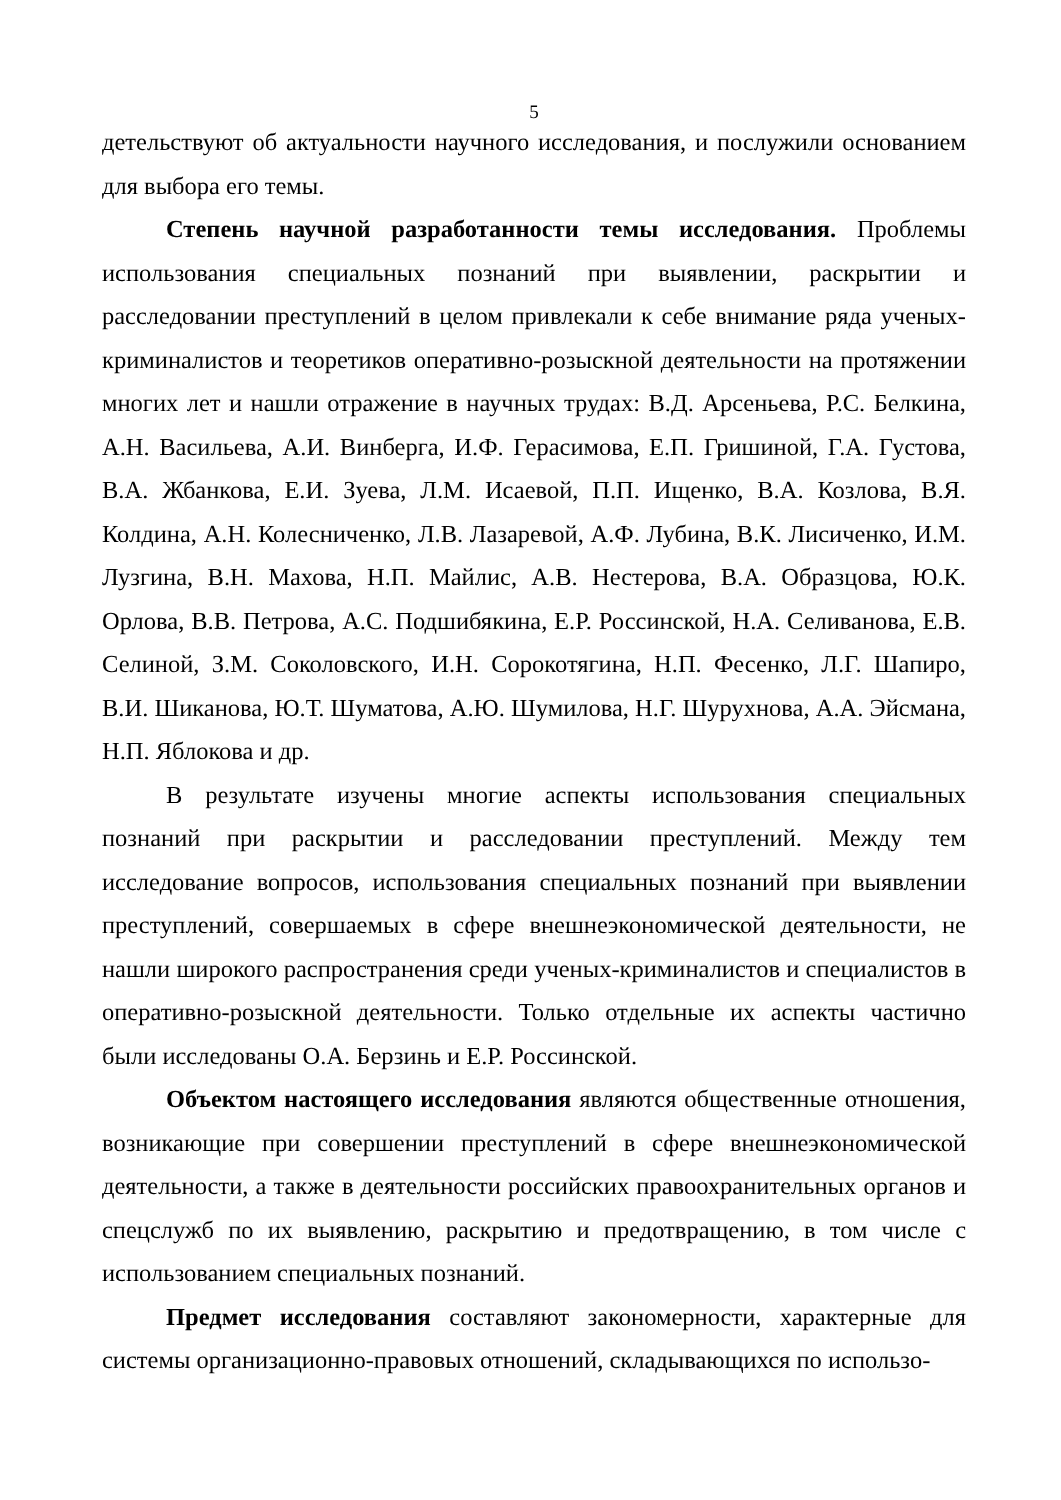5
детельствуют об актуальности научного исследования, и послужили основанием для выбора его темы.
Степень научной разработанности темы исследования. Проблемы использования специальных познаний при выявлении, раскрытии и расследовании преступлений в целом привлекали к себе внимание ряда ученых-криминалистов и теоретиков оперативно-розыскной деятельности на протяжении многих лет и нашли отражение в научных трудах: В.Д. Арсеньева, Р.С. Белкина, А.Н. Васильева, А.И. Винберга, И.Ф. Герасимова, Е.П. Гришиной, Г.А. Густова, В.А. Жбанкова, Е.И. Зуева, Л.М. Исаевой, П.П. Ищенко, В.А. Козлова, В.Я. Колдина, А.Н. Колесниченко, Л.В. Лазаревой, А.Ф. Лубина, В.К. Лисиченко, И.М. Лузгина, В.Н. Махова, Н.П. Майлис, А.В. Нестерова, В.А. Образцова, Ю.К. Орлова, В.В. Петрова, А.С. Подшибякина, Е.Р. Россинской, Н.А. Селиванова, Е.В. Селиной, З.М. Соколовского, И.Н. Сорокотягина, Н.П. Фесенко, Л.Г. Шапиро, В.И. Шиканова, Ю.Т. Шуматова, А.Ю. Шумилова, Н.Г. Шурухнова, А.А. Эйсмана, Н.П. Яблокова и др.
В результате изучены многие аспекты использования специальных познаний при раскрытии и расследовании преступлений. Между тем исследование вопросов, использования специальных познаний при выявлении преступлений, совершаемых в сфере внешнеэкономической деятельности, не нашли широкого распространения среди ученых-криминалистов и специалистов в оперативно-розыскной деятельности. Только отдельные их аспекты частично были исследованы О.А. Берзинь и Е.Р. Россинской.
Объектом настоящего исследования являются общественные отношения, возникающие при совершении преступлений в сфере внешнеэкономической деятельности, а также в деятельности российских правоохранительных органов и спецслужб по их выявлению, раскрытию и предотвращению, в том числе с использованием специальных познаний.
Предмет исследования составляют закономерности, характерные для системы организационно-правовых отношений, складывающихся по использо-